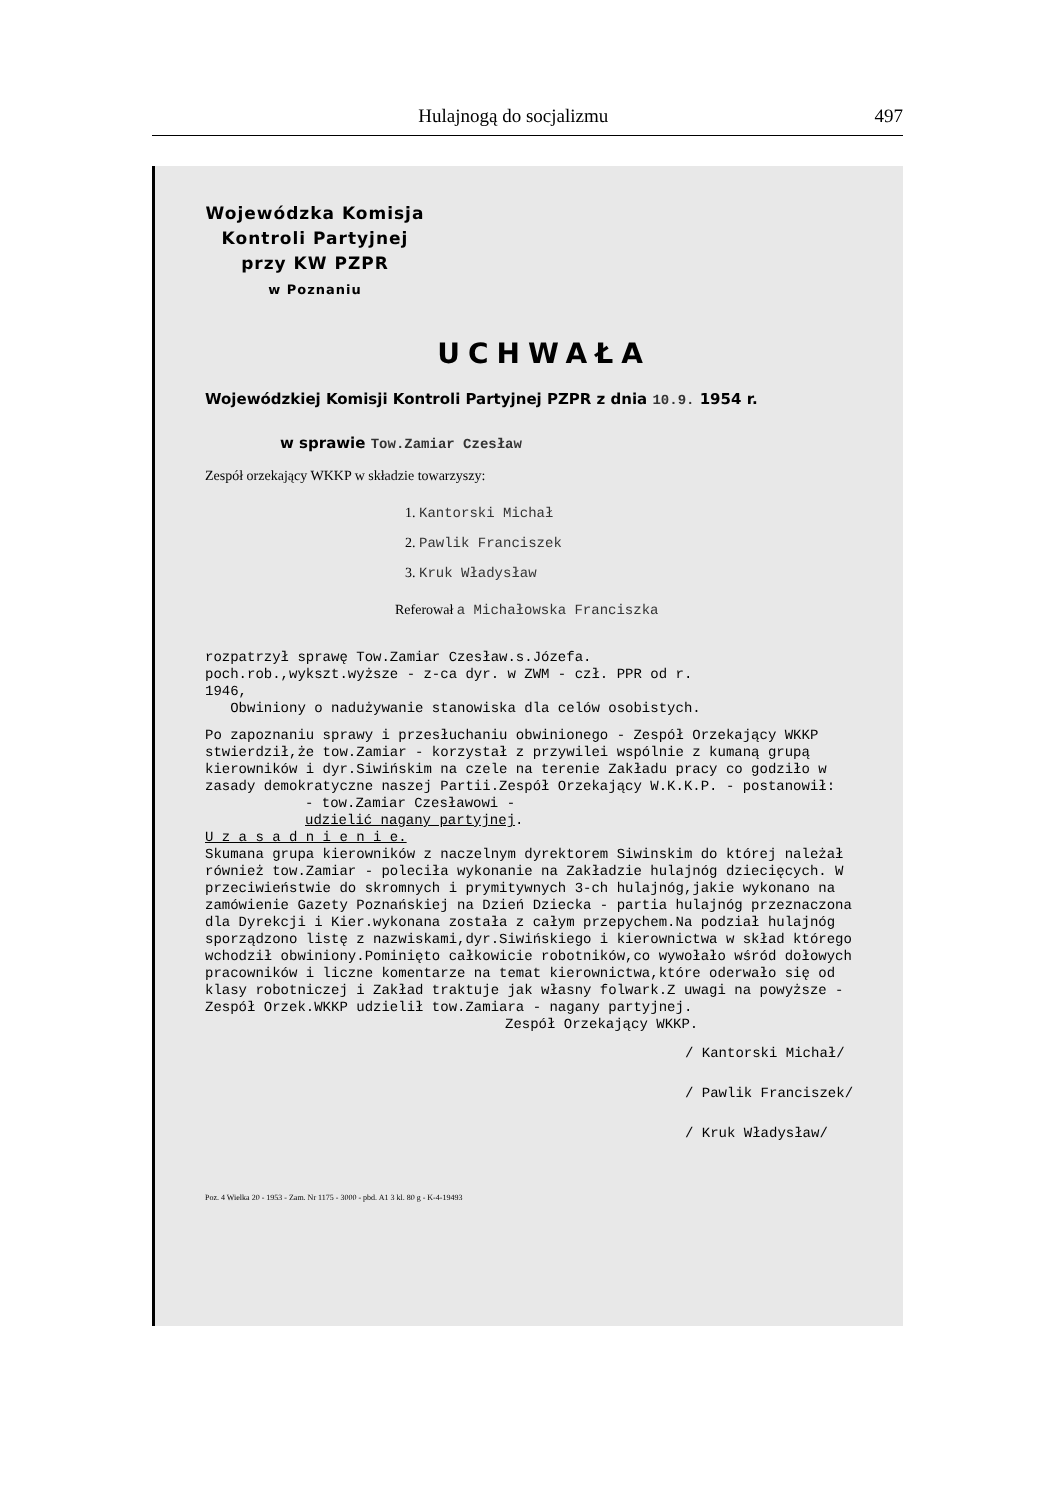Hulajnogą do socjalizmu 497
Wojewódzka Komisja
Kontroli Partyjnej
przy KW PZPR
w Poznaniu
UCHWAŁA
Wojewódzkiej Komisji Kontroli Partyjnej PZPR z dnia 10.9. 1954 r.
w sprawie Tow.Zamiar Czesław
Zespół orzekający WKKP w składzie towarzyszy:
1. Kantorski Michał
2. Pawlik Franciszek
3. Kruk Władysław
Referował a Michałowska Franciszka
rozpatrzył sprawę Tow.Zamiar Czesław.s.Józefa.
poch.rob.,wykszt.wyższe - z-ca dyr. w ZWM - czł. PPR od r.
1946,
Obwiniony o nadużywanie stanowiska dla celów osobistych.
Po zapoznaniu sprawy i przesłuchaniu obwinionego - Zespół Orzekający WKKP stwierdził,że tow.Zamiar - korzystał z przywilei wspólnie z kumaną grupą kierowników i dyr.Siwińskim na czele na terenie Zakładu pracy co godziło w zasady demokratyczne naszej Partii.Zespół Orzekający W.K.K.P. - postanowił:
- tow.Zamiar Czesławowi -
udzielić nagany partyjnej.
U z a s a d n i e n i e.
Skumana grupa kierowników z naczelnym dyrektorem Siwinskim do której należał również tow.Zamiar - poleciła wykonanie na Zakładzie hulajnóg dziecięcych. W przeciwieństwie do skromnych i prymitywnych 3-ch hulajnóg,jakie wykonano na zamówienie Gazety Poznańskiej na Dzień Dziecka - partia hulajnóg przeznaczona dla Dyrekcji i Kier.wykonana została z całym przepychem.Na podział hulajnóg sporządzono listę z nazwiskami,dyr.Siwińskiego i kierownictwa w skład którego wchodził obwiniony.Pominięto całkowicie robotników,co wywołało wśród dołowych pracowników i liczne komentarze na temat kierownictwa,które oderwało się od klasy robotniczej i Zakład traktuje jak własny folwark.Z uwagi na powyższe - Zespół Orzek.WKKP udzielił tow.Zamiara - nagany partyjnej.
Zespół Orzekający WKKP.
/ Kantorski Michał/
/ Pawlik Franciszek/
/ Kruk Władysław/
Poz. 4 Wielka 20 - 1953 - Zam. Nr 1175 - 3000 - pbd. A1 3 kl. 80 g - K-4-19493